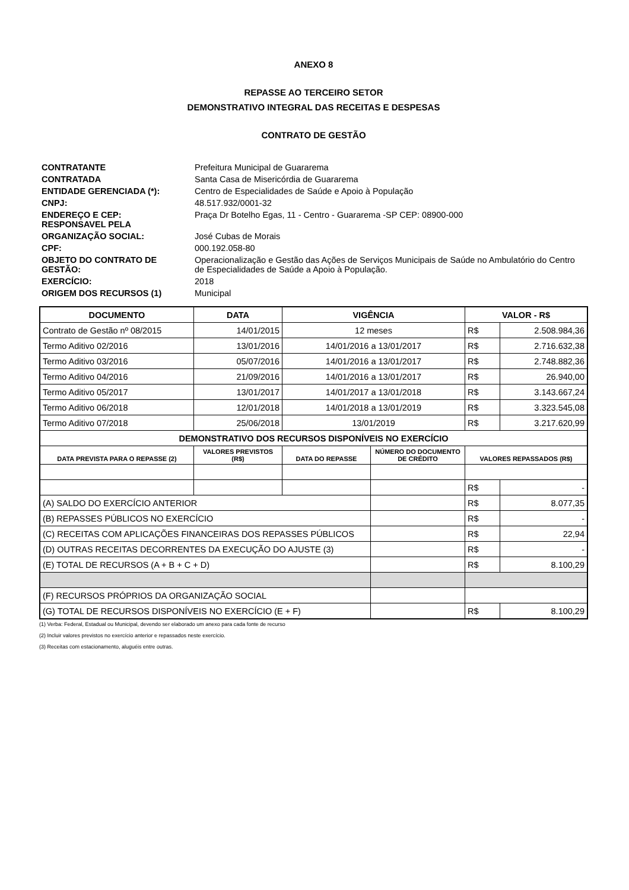ANEXO 8
REPASSE AO TERCEIRO SETOR
DEMONSTRATIVO INTEGRAL DAS RECEITAS E DESPESAS
CONTRATO DE GESTÃO
| CONTRATANTE | Prefeitura Municipal de Guararema |
| CONTRATADA | Santa Casa de Misericórdia de Guararema |
| ENTIDADE GERENCIADA (*): | Centro de Especialidades de Saúde e Apoio à População |
| CNPJ: | 48.517.932/0001-32 |
| ENDEREÇO E CEP: RESPONSAVEL PELA | Praça Dr Botelho Egas, 11 - Centro - Guararema -SP CEP: 08900-000 |
| ORGANIZAÇÃO SOCIAL: | José Cubas de Morais |
| CPF: | 000.192.058-80 |
| OBJETO DO CONTRATO DE GESTÃO: | Operacionalização e Gestão das Ações de Serviços Municipais de Saúde no Ambulatório do Centro de Especialidades de Saúde a Apoio à População. |
| EXERCÍCIO: | 2018 |
| ORIGEM DOS RECURSOS (1) | Municipal |
| DOCUMENTO | DATA | VIGÊNCIA | | VALOR - R$ | |
| --- | --- | --- | --- | --- | --- |
| Contrato de Gestão nº 08/2015 | 14/01/2015 | 12 meses | | R$ | 2.508.984,36 |
| Termo Aditivo 02/2016 | 13/01/2016 | 14/01/2016 a 13/01/2017 | | R$ | 2.716.632,38 |
| Termo Aditivo 03/2016 | 05/07/2016 | 14/01/2016 a 13/01/2017 | | R$ | 2.748.882,36 |
| Termo Aditivo 04/2016 | 21/09/2016 | 14/01/2016 a 13/01/2017 | | R$ | 26.940,00 |
| Termo Aditivo 05/2017 | 13/01/2017 | 14/01/2017 a 13/01/2018 | | R$ | 3.143.667,24 |
| Termo Aditivo 06/2018 | 12/01/2018 | 14/01/2018 a 13/01/2019 | | R$ | 3.323.545,08 |
| Termo Aditivo 07/2018 | 25/06/2018 | 13/01/2019 | | R$ | 3.217.620,99 |
| DEMONSTRATIVO DOS RECURSOS DISPONÍVEIS NO EXERCÍCIO | | | | | |
| DATA PREVISTA PARA O REPASSE (2) | VALORES PREVISTOS (R$) | DATA DO REPASSE | NÚMERO DO DOCUMENTO DE CRÉDITO | VALORES REPASSADOS (R$) | |
| | | | | R$ | - |
| (A) SALDO DO EXERCÍCIO ANTERIOR | | | | R$ | 8.077,35 |
| (B) REPASSES PÚBLICOS NO EXERCÍCIO | | | | R$ | - |
| (C) RECEITAS COM APLICAÇÕES FINANCEIRAS DOS REPASSES PÚBLICOS | | | | R$ | 22,94 |
| (D) OUTRAS RECEITAS DECORRENTES DA EXECUÇÃO DO AJUSTE (3) | | | | R$ | - |
| (E) TOTAL DE RECURSOS (A + B + C + D) | | | | R$ | 8.100,29 |
| (F) RECURSOS PRÓPRIOS DA ORGANIZAÇÃO SOCIAL | | | | | |
| (G) TOTAL DE RECURSOS DISPONÍVEIS NO EXERCÍCIO (E + F) | | | | R$ | 8.100,29 |
(1) Verba: Federal, Estadual ou Municipal, devendo ser elaborado um anexo para cada fonte de recurso
(2) Incluir valores previstos no exercício anterior e repassados neste exercício.
(3) Receitas com estacionamento, aluguéis entre outras.